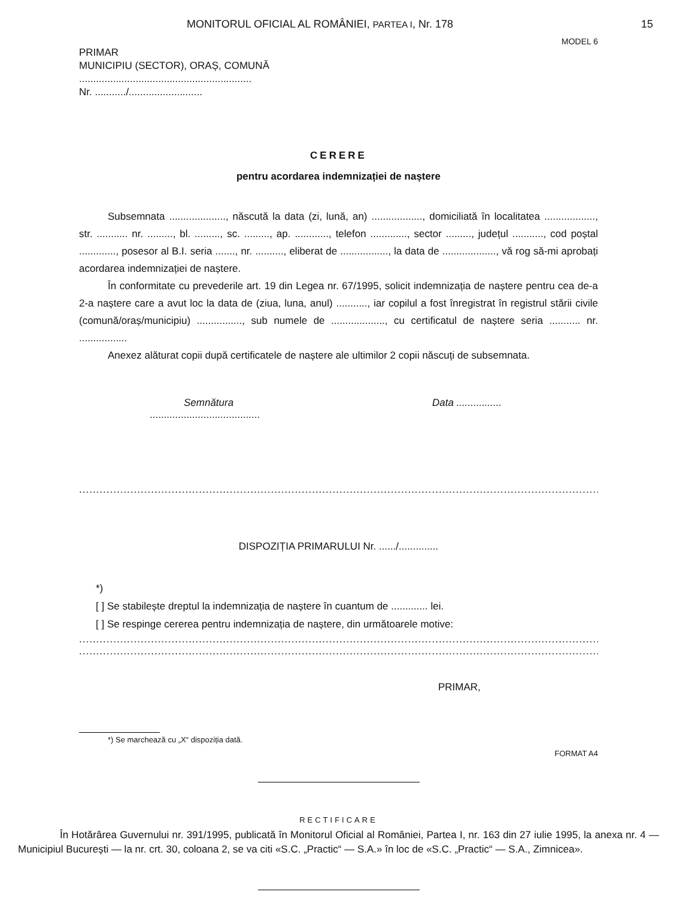MONITORUL OFICIAL AL ROMÂNIEI, PARTEA I, Nr. 178 15
MODEL 6
PRIMAR
MUNICIPIU (SECTOR), ORAȘ, COMUNĂ
.............................................................
Nr. .........../..........................
CERERE
pentru acordarea indemnizației de naștere
Subsemnata ...................., născută la data (zi, lună, an) .................., domiciliată în localitatea .................., str. ........... nr. ........., bl. ........., sc. ........., ap. ............, telefon ............., sector ........., județul ..........., cod poștal ............., posesor al B.I. seria ......., nr. .........., eliberat de ................., la data de ..................., vă rog să-mi aprobați acordarea indemnizației de naștere.
În conformitate cu prevederile art. 19 din Legea nr. 67/1995, solicit indemnizația de naștere pentru cea de-a 2-a naștere care a avut loc la data de (ziua, luna, anul) ..........., iar copilul a fost înregistrat în registrul stării civile (comună/oraș/municipiu) ................, sub numele de ..................., cu certificatul de naștere seria ........... nr. .................
Anexez alăturat copii după certificatele de naștere ale ultimilor 2 copii născuți de subsemnata.
Semnătura Data ................
.......................................
........................................................................................................................................................................................
DISPOZIȚIA PRIMARULUI Nr. ....../..............
*)
[ ] Se stabilește dreptul la indemnizația de naștere în cuantum de ............. lei.
[ ] Se respinge cererea pentru indemnizația de naștere, din următoarele motive:
........................................................................................................................................................................................
........................................................................................................................................................................................
PRIMAR,
*) Se marchează cu „X“ dispoziția dată.
FORMAT A4
RECTIFICARE
În Hotărârea Guvernului nr. 391/1995, publicată în Monitorul Oficial al României, Partea I, nr. 163 din 27 iulie 1995, la anexa nr. 4 — Municipiul București — la nr. crt. 30, coloana 2, se va citi «S.C. „Practic“ — S.A.» în loc de «S.C. „Practic“ — S.A., Zimnicea».